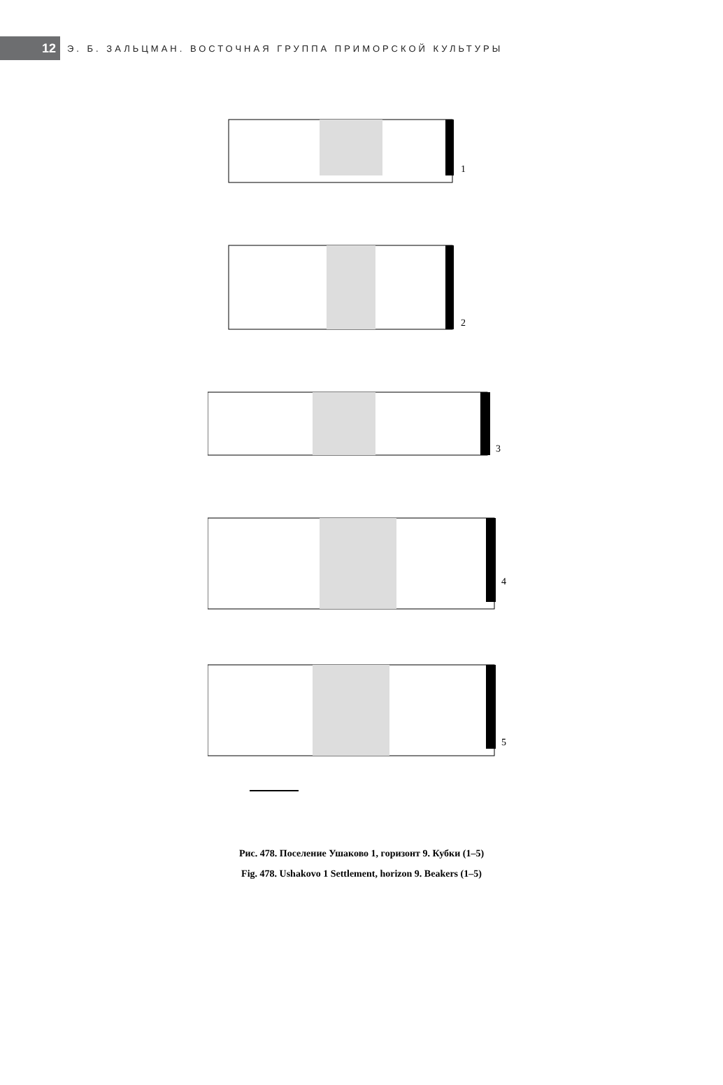12
Э. Б. ЗАЛЬЦМАН. ВОСТОЧНАЯ ГРУППА ПРИМОРСКОЙ КУЛЬТУРЫ
1
2
3
4
5
Рис. 478. Поселение Ушаково 1, горизонт 9. Кубки (1–5)
Fig. 478. Ushakovo 1 Settlement, horizon 9. Beakers (1–5)